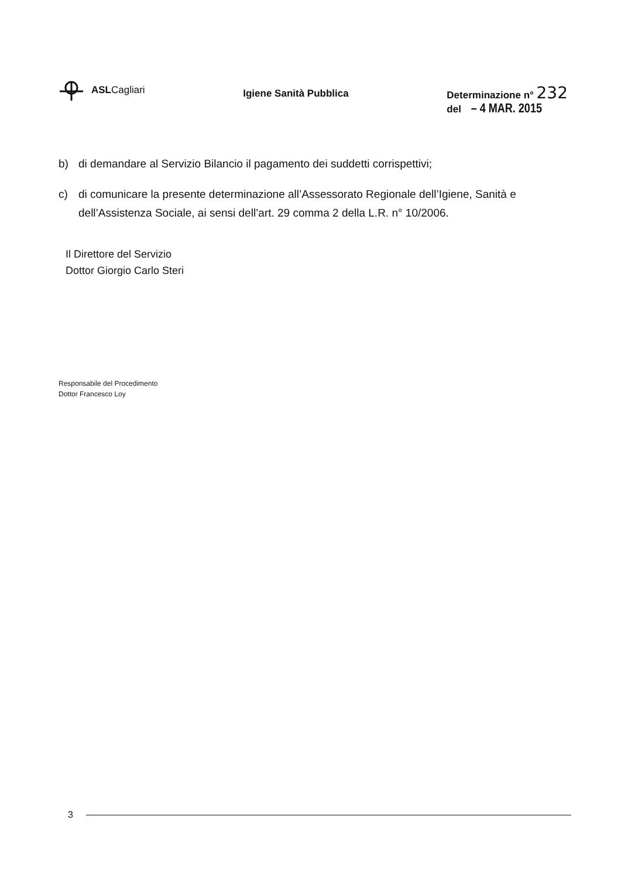ASLCagliari
Igiene Sanità Pubblica
Determinazione n° 232
del – 4 MAR. 2015
b) di demandare al Servizio Bilancio il pagamento dei suddetti corrispettivi;
c) di comunicare la presente determinazione all’Assessorato Regionale dell’Igiene, Sanità e dell’Assistenza Sociale, ai sensi dell’art. 29 comma 2 della L.R. n° 10/2006.
Il Direttore del Servizio
Dottor Giorgio Carlo Steri
Responsabile del Procedimento
Dottor Francesco Loy
3